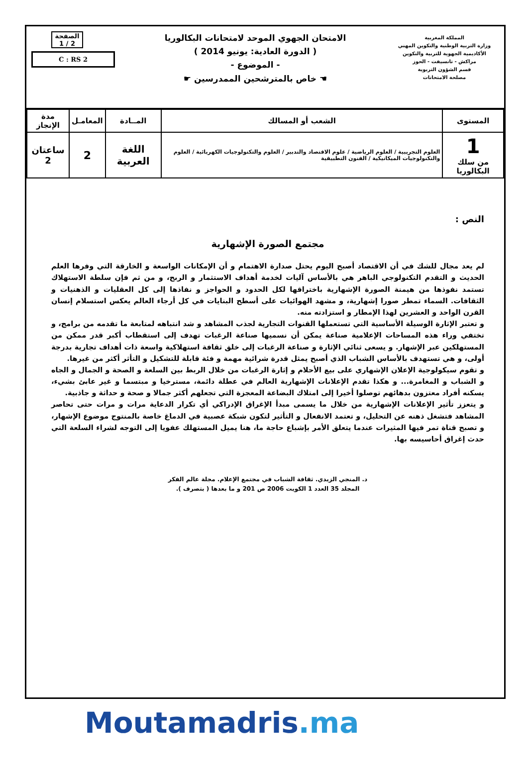المملكة المغربية
وزارة التربية الوطنية والتكوين المهني
الأكاديمية الجهوية للتربية والتكوين
مراكش - تانسيفت - الحوز
قسم الشؤون التربوية
مصلحة الامتحانات
الامتحان الجهوي الموحد لامتحانات البكالوريا
( الدورة العادية: يونيو 2014 )
- الموضوع -
☚ خاص بالمترشحين الممدرسين ☛
الصفحة
1 / 2
C : RS 2
| المستوى | الشعب أو المسالك | المــادة | المعامـل | مدة الإنجاز |
| --- | --- | --- | --- | --- |
| 1 من سلك البكالوريا | العلوم التجريبية / العلوم الرياضية / علوم الاقتصاد والتدبير / العلوم والتكنولوجيات الكهربائية / العلوم والتكنولوجيات الميكانيكية / الفنون التطبيقية | اللغة العربية | 2 | ساعتان 2 |
النص :
مجتمع الصورة الإشهارية
لم يعد مجال للشك في أن الاقتصاد أصبح اليوم يحتل صدارة الاهتمام و أن الإمكانات الواسعة و الخارقة التي وفرها العلم الحديث و التقدم التكنولوجي الباهر هي بالأساس آليات لخدمة أهداف الاستثمار و الربح، و من ثم فإن سلطة الاستهلاك تستمد نفوذها من هيمنة الصورة الإشهارية باختراقها لكل الحدود و الحواجز و نفاذها إلى كل العقليات و الذهنيات و الثقافات. السماء تمطر صورا إشهارية، و مشهد الهوائيات على أسطح البنايات في كل أرجاء العالم يعكس استسلام إنسان القرن الواحد و العشرين لهذا الإمطار و استزادته منه.
و تعتبر الإثارة الوسيلة الأساسية التي تستعملها القنوات التجارية لجذب المشاهد و شد انتباهه لمتابعة ما تقدمه من برامج، و تختفي وراء هذه المساحات الإعلامية صناعة يمكن أن نسميها صناعة الرغبات تهدف إلى استقطاب أكبر قدر ممكن من المستهلكين عبر الإشهار. و يسعى ثنائي الإثارة و صناعة الرغبات إلى خلق ثقافة استهلاكية واسعة ذات أهداف تجارية بدرجة أولى، و هي تستهدف بالأساس الشباب الذي أصبح يمثل قدرة شرائية مهمة و فئة قابلة للتشكيل و التأثر أكثر من غيرها.
و تقوم سيكولوجية الإعلان الإشهاري على بيع الأحلام و إثارة الرغبات من خلال الربط بين السلعة و الصحة و الجمال و الجاه و الشباب و المغامرة... و هكذا تقدم الإعلانات الإشهارية العالم في عطلة دائمة، مسترخيا و مبتسما و غير عابئ بشيء، يسكنه أفراد معتزون بدهائهم توصلوا أخيرا إلى امتلاك البضاعة المعجزة التي تجعلهم أكثر جمالا و صحة و حداثة و جاذبية.
و يتعزز تأثير الإعلانات الإشهارية من خلال ما يسمى مبدأ الإغراق الإدراكي أي تكرار الدعاية مرات و مرات حتى تحاصر المشاهد فتشغل ذهنه عن التحليل، و تعتمد الانفعال و التأثير لتكون شبكة عصبية في الدماغ خاصة بالمنتوج موضوع الإشهار، و تصبح قناة تمر فيها المثيرات عندما يتعلق الأمر بإشباع حاجة ما، هنا يميل المستهلك عفويا إلى التوجه لشراء السلعة التي حدث إغراق أحاسيسه بها.
د. المنجي الزيدي. ثقافة الشباب في مجتمع الإعلام. مجلة عالم الفكر
المجلد 35 العدد 1 الكويت 2006 ص 201 و ما بعدها ( بتصرف ).
Moutamadris.ma